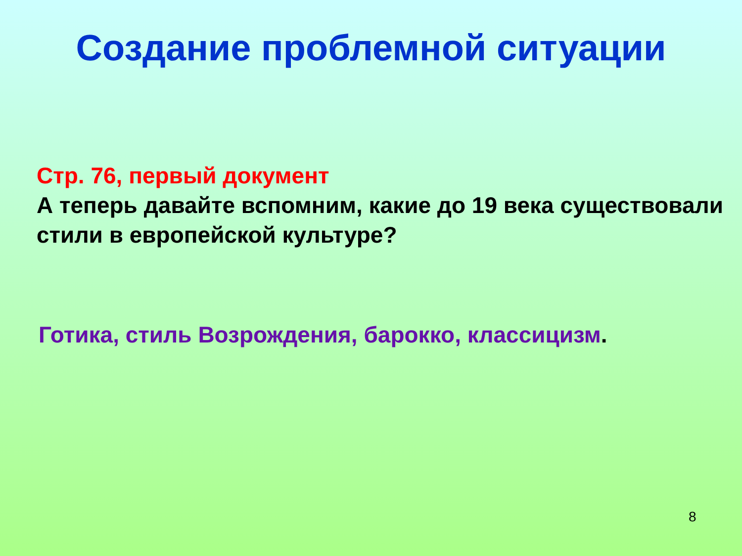Создание проблемной ситуации
Стр. 76, первый документ
А теперь давайте вспомним, какие до 19 века существовали стили в европейской культуре?
Готика, стиль Возрождения, барокко, классицизм.
8